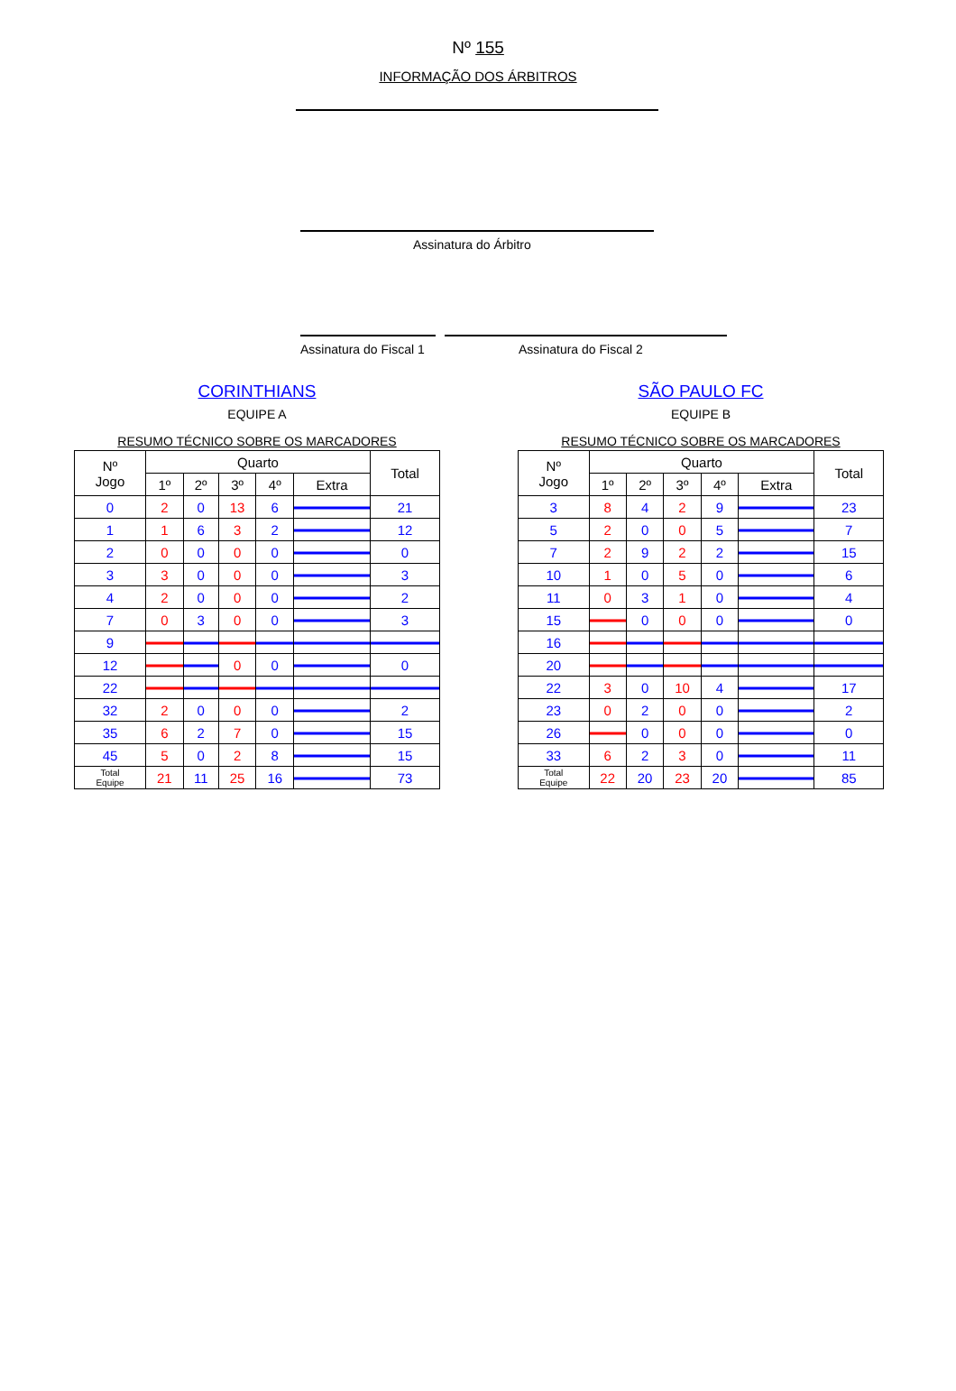Nº 155
INFORMAÇÃO DOS ÁRBITROS
Assinatura do Árbitro
Assinatura do Fiscal 1 Assinatura do Fiscal 2
CORINTHIANS
EQUIPE A
RESUMO TÉCNICO SOBRE OS MARCADORES
| Nº Jogo | Quarto | | | | | Total |
| --- | --- | --- | --- | --- | --- | --- |
| | 1º | 2º | 3º | 4º | Extra | |
| 0 | 2 | 0 | 13 | 6 | | 21 |
| 1 | 1 | 6 | 3 | 2 | | 12 |
| 2 | 0 | 0 | 0 | 0 | | 0 |
| 3 | 3 | 0 | 0 | 0 | | 3 |
| 4 | 2 | 0 | 0 | 0 | | 2 |
| 7 | 0 | 3 | 0 | 0 | | 3 |
| 9 | | | | | | |
| 12 | | | 0 | 0 | | 0 |
| 22 | | | | | | |
| 32 | 2 | 0 | 0 | 0 | | 2 |
| 35 | 6 | 2 | 7 | 0 | | 15 |
| 45 | 5 | 0 | 2 | 8 | | 15 |
| Total Equipe | 21 | 11 | 25 | 16 | | 73 |
SÃO PAULO FC
EQUIPE B
RESUMO TÉCNICO SOBRE OS MARCADORES
| Nº Jogo | Quarto | | | | | Total |
| --- | --- | --- | --- | --- | --- | --- |
| | 1º | 2º | 3º | 4º | Extra | |
| 3 | 8 | 4 | 2 | 9 | | 23 |
| 5 | 2 | 0 | 0 | 5 | | 7 |
| 7 | 2 | 9 | 2 | 2 | | 15 |
| 10 | 1 | 0 | 5 | 0 | | 6 |
| 11 | 0 | 3 | 1 | 0 | | 4 |
| 15 | | 0 | 0 | 0 | | 0 |
| 16 | | | | | | |
| 20 | | | | | | |
| 22 | 3 | 0 | 10 | 4 | | 17 |
| 23 | 0 | 2 | 0 | 0 | | 2 |
| 26 | | 0 | 0 | 0 | | 0 |
| 33 | 6 | 2 | 3 | 0 | | 11 |
| Total Equipe | 22 | 20 | 23 | 20 | | 85 |